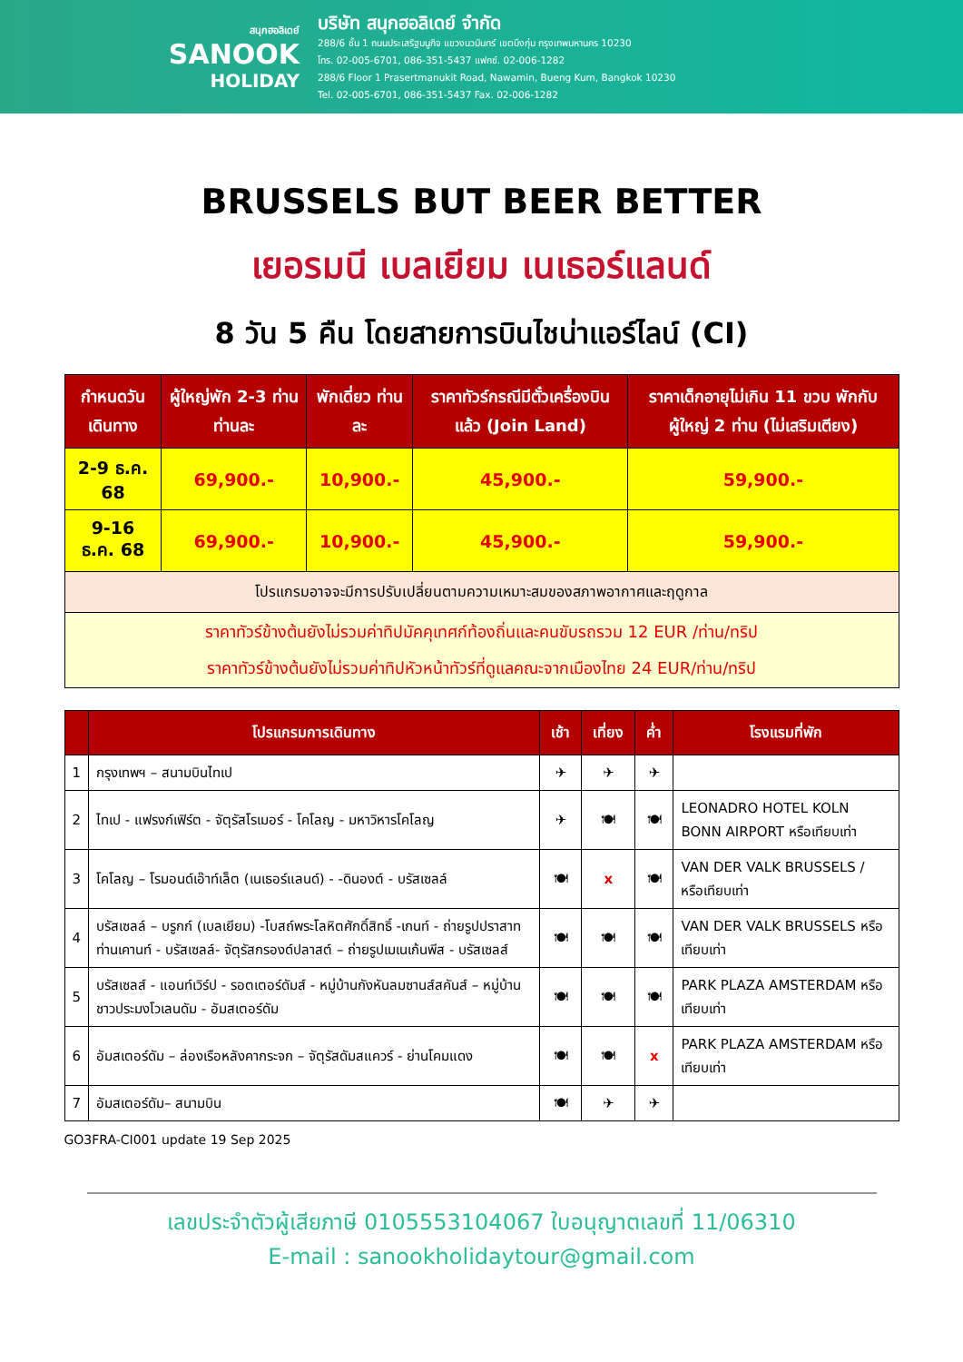สนุกฮอลิเดย์
SANOOK
HOLIDAY
บริษัท สนุกฮอลิเดย์ จำกัด
288/6 ชั้น 1 ถนนประเสริฐมนูกิจ แขวงนวมินทร์ เขตบึงกุ่ม กรุงเทพมหานคร 10230
โทร. 02-005-6701, 086-351-5437 แฟกซ์. 02-006-1282
288/6 Floor 1 Prasertmanukit Road, Nawamin, Bueng Kum, Bangkok 10230
Tel. 02-005-6701, 086-351-5437 Fax. 02-006-1282
BRUSSELS BUT BEER BETTER
เยอรมนี เบลเยียม เนเธอร์แลนด์
8 วัน 5 คืน โดยสายการบินไชน่าแอร์ไลน์ (CI)
| กำหนดวันเดินทาง | ผู้ใหญ่พัก 2-3 ท่าน ท่านละ | พักเดี่ยว ท่านละ | ราคาทัวร์กรณีมีตั๋วเครื่องบินแล้ว (Join Land) | ราคาเด็กอายุไม่เกิน 11 ขวบ พักกับผู้ใหญ่ 2 ท่าน (ไม่เสริมเตียง) |
| --- | --- | --- | --- | --- |
| 2-9 ธ.ค. 68 | 69,900.- | 10,900.- | 45,900.- | 59,900.- |
| 9-16 ธ.ค. 68 | 69,900.- | 10,900.- | 45,900.- | 59,900.- |
| โปรแกรมอาจจะมีการปรับเปลี่ยนตามความเหมาะสมของสภาพอากาศและฤดูกาล | | | | |
| ราคาทัวร์ข้างต้นยังไม่รวมค่าทิปมัคคุเทศก์ท้องถิ่นและคนขับรถรวม 12 EUR /ท่าน/ทริป ราคาทัวร์ข้างต้นยังไม่รวมค่าทิปหัวหน้าทัวร์ที่ดูแลคณะจากเมืองไทย 24 EUR/ท่าน/ทริป | | | | |
| | โปรแกรมการเดินทาง | เช้า | เที่ยง | ค่ำ | โรงแรมที่พัก |
| --- | --- | --- | --- | --- | --- |
| 1 | กรุงเทพฯ – สนามบินไทเป | ✈ | ✈ | ✈ | |
| 2 | ไทเป - แฟรงก์เฟิร์ต - จัตุรัสโรเมอร์ - โคโลญ - มหาวิหารโคโลญ | ✈ | 🍽 | 🍽 | LEONADRO HOTEL KOLN BONN AIRPORT หรือเทียบเท่า |
| 3 | โคโลญ – โรมอนด์เอ๊าท์เล็ต (เนเธอร์แลนด์) - -ดินองต์ - บรัสเซลล์ | 🍽 | x | 🍽 | VAN DER VALK BRUSSELS / หรือเทียบเท่า |
| 4 | บรัสเซลล์ – บรูกก์ (เบลเยียม) -โบสถ์พระโลหิตศักดิ์สิทธิ์ -เกนท์ - ถ่ายรูปปราสาทท่านเคานท์ - บรัสเซลล์- จัตุรัสกรองด์ปลาสต์ – ถ่ายรูปเมเนเก้นพีส - บรัสเซลส์ | 🍽 | 🍽 | 🍽 | VAN DER VALK BRUSSELS หรือเทียบเท่า |
| 5 | บรัสเซลส์ - แอนท์เวิร์ป - รอตเตอร์ดัมส์ - หมู่บ้านกังหันลมซานส์สคันส์ – หมู่บ้านชาวประมงโวเลนดัม - อัมสเตอร์ดัม | 🍽 | 🍽 | 🍽 | PARK PLAZA AMSTERDAM หรือเทียบเท่า |
| 6 | อัมสเตอร์ดัม – ล่องเรือหลังคากระจก – จัตุรัสดัมสแควร์ - ย่านโคมแดง | 🍽 | 🍽 | x | PARK PLAZA AMSTERDAM หรือเทียบเท่า |
| 7 | อัมสเตอร์ดัม– สนามบิน | 🍽 | ✈ | ✈ | |
GO3FRA-CI001 update 19 Sep 2025
เลขประจำตัวผู้เสียภาษี 0105553104067 ใบอนุญาตเลขที่ 11/06310
E-mail : sanookholidaytour@gmail.com